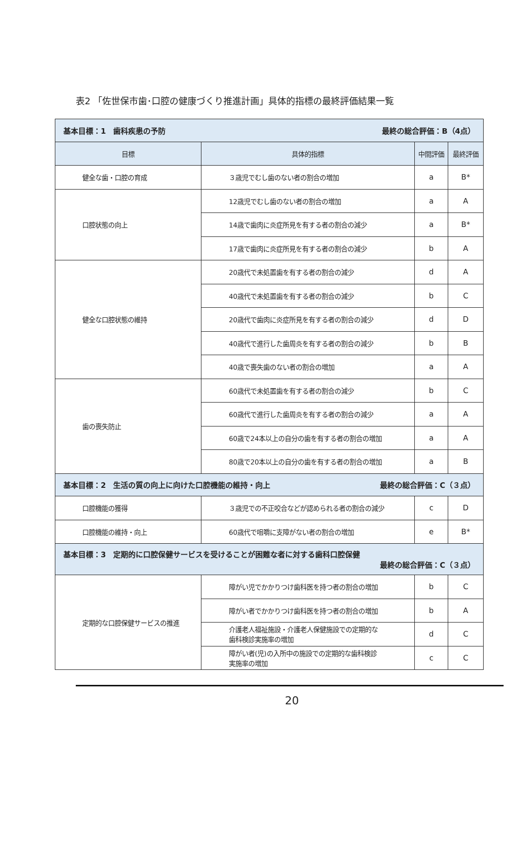表2 「佐世保市歯･口腔の健康づくり推進計画」具体的指標の最終評価結果一覧
| 基本目標：1 歯科疾患の予防 最終の総合評価：B（4点） | | | |
| 目標 | 具体的指標 | 中間評価 | 最終評価 |
| 健全な歯・口腔の育成 | ３歳児でむし歯のない者の割合の増加 | a | B* |
| 口腔状態の向上 | 12歳児でむし歯のない者の割合の増加 | a | A |
| | 14歳で歯肉に炎症所見を有する者の割合の減少 | a | B* |
| | 17歳で歯肉に炎症所見を有する者の割合の減少 | b | A |
| 健全な口腔状態の維持 | 20歳代で未処置歯を有する者の割合の減少 | d | A |
| | 40歳代で未処置歯を有する者の割合の減少 | b | C |
| | 20歳代で歯肉に炎症所見を有する者の割合の減少 | d | D |
| | 40歳代で進行した歯周炎を有する者の割合の減少 | b | B |
| | 40歳で喪失歯のない者の割合の増加 | a | A |
| 歯の喪失防止 | 60歳代で未処置歯を有する者の割合の減少 | b | C |
| | 60歳代で進行した歯周炎を有する者の割合の減少 | a | A |
| | 60歳で24本以上の自分の歯を有する者の割合の増加 | a | A |
| | 80歳で20本以上の自分の歯を有する者の割合の増加 | a | B |
| 基本目標：2 生活の質の向上に向けた口腔機能の維持・向上 最終の総合評価：C（３点） | | | |
| 口腔機能の獲得 | ３歳児での不正咬合などが認められる者の割合の減少 | c | D |
| 口腔機能の維持・向上 | 60歳代で咀嚼に支障がない者の割合の増加 | e | B* |
| 基本目標：3 定期的に口腔保健サービスを受けることが困難な者に対する歯科口腔保健 最終の総合評価：C（３点） | | | |
| 定期的な口腔保健サービスの推進 | 障がい児でかかりつけ歯科医を持つ者の割合の増加 | b | C |
| | 障がい者でかかりつけ歯科医を持つ者の割合の増加 | b | A |
| | 介護老人福祉施設・介護老人保健施設での定期的な 歯科検診実施率の増加 | d | C |
| | 障がい者(児)の入所中の施設での定期的な歯科検診 実施率の増加 | c | C |
20